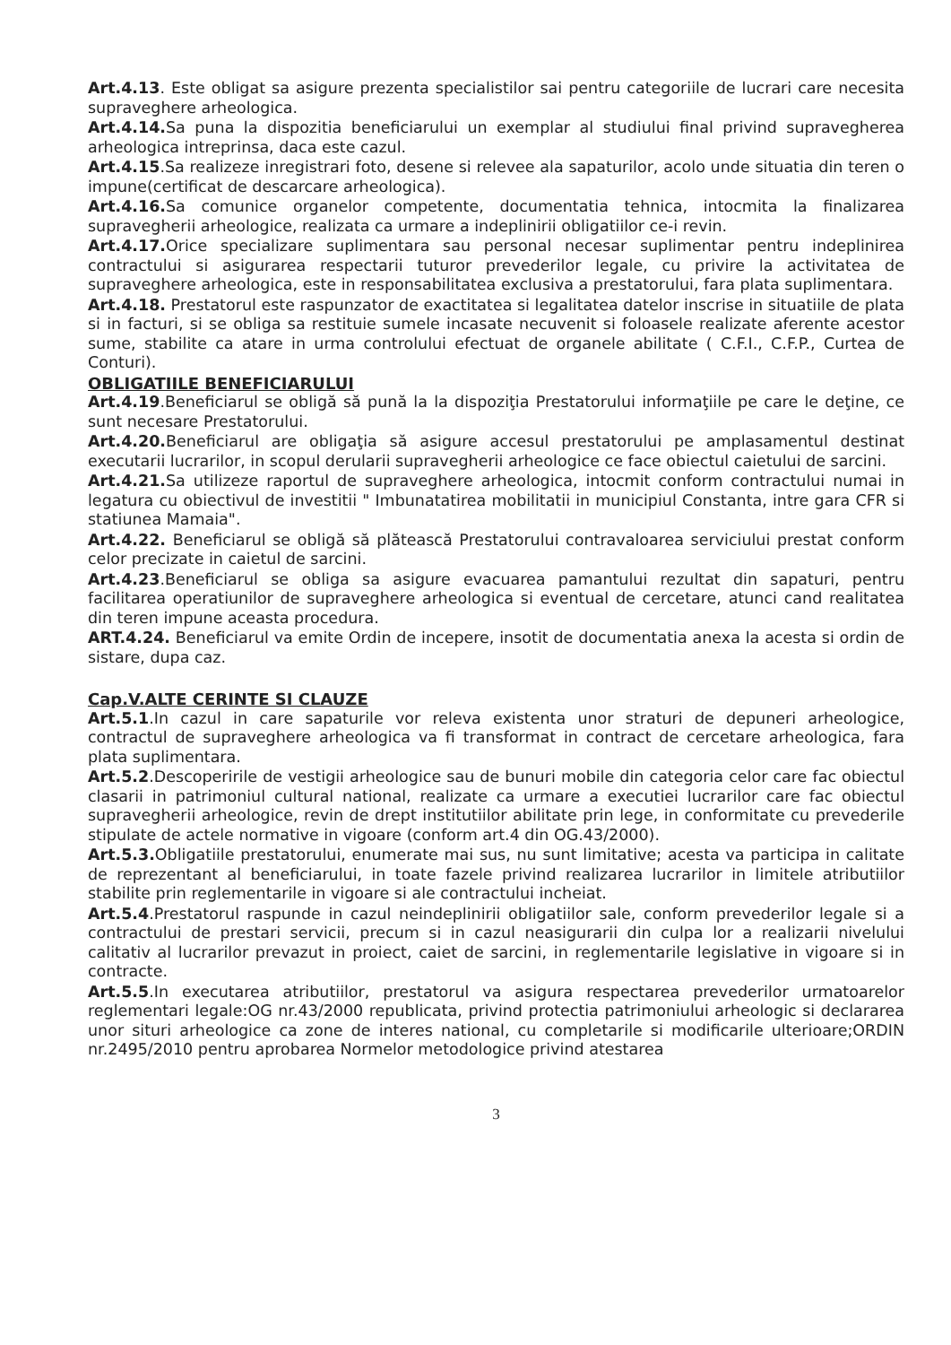Art.4.13. Este obligat sa asigure prezenta specialistilor sai pentru categoriile de lucrari care necesita supraveghere arheologica.
Art.4.14. Sa puna la dispozitia beneficiarului un exemplar al studiului final privind supravegherea arheologica intreprinsa, daca este cazul.
Art.4.15.Sa realizeze inregistrari foto, desene si relevee ala sapaturilor, acolo unde situatia din teren o impune(certificat de descarcare arheologica).
Art.4.16. Sa comunice organelor competente, documentatia tehnica, intocmita la finalizarea supravegherii arheologice, realizata ca urmare a indeplinirii obligatiilor ce-i revin.
Art.4.17. Orice specializare suplimentara sau personal necesar suplimentar pentru indeplinirea contractului si asigurarea respectarii tuturor prevederilor legale, cu privire la activitatea de supraveghere arheologica, este in responsabilitatea exclusiva a prestatorului, fara plata suplimentara.
Art.4.18. Prestatorul este raspunzator de exactitatea si legalitatea datelor inscrise in situatiile de plata si in facturi, si se obliga sa restituie sumele incasate necuvenit si foloasele realizate aferente acestor sume, stabilite ca atare in urma controlului efectuat de organele abilitate ( C.F.I., C.F.P., Curtea de Conturi).
OBLIGATIILE BENEFICIARULUI
Art.4.19.Beneficiarul se obligă să pună la la dispoziţia Prestatorului informaţiile pe care le deţine, ce sunt necesare Prestatorului.
Art.4.20. Beneficiarul are obligaţia să asigure accesul prestatorului pe amplasamentul destinat executarii lucrarilor, in scopul derularii supravegherii arheologice ce face obiectul caietului de sarcini.
Art.4.21. Sa utilizeze raportul de supraveghere arheologica, intocmit conform contractului numai in legatura cu obiectivul de investitii " Imbunatatirea mobilitatii in municipiul Constanta, intre gara CFR si statiunea Mamaia".
Art.4.22. Beneficiarul se obligă să plătească Prestatorului contravaloarea serviciului prestat conform celor precizate in caietul de sarcini.
Art.4.23.Beneficiarul se obliga sa asigure evacuarea pamantului rezultat din sapaturi, pentru facilitarea operatiunilor de supraveghere arheologica si eventual de cercetare, atunci cand realitatea din teren impune aceasta procedura.
ART.4.24. Beneficiarul va emite Ordin de incepere, insotit de documentatia anexa la acesta si ordin de sistare, dupa caz.
Cap.V.ALTE CERINTE SI CLAUZE
Art.5.1.In cazul in care sapaturile vor releva existenta unor straturi de depuneri arheologice, contractul de supraveghere arheologica va fi transformat in contract de cercetare arheologica, fara plata suplimentara.
Art.5.2.Descoperirile de vestigii arheologice sau de bunuri mobile din categoria celor care fac obiectul clasarii in patrimoniul cultural national, realizate ca urmare a executiei lucrarilor care fac obiectul supravegherii arheologice, revin de drept institutiilor abilitate prin lege, in conformitate cu prevederile stipulate de actele normative in vigoare (conform art.4 din OG.43/2000).
Art.5.3. Obligatiile prestatorului, enumerate mai sus, nu sunt limitative; acesta va participa in calitate de reprezentant al beneficiarului, in toate fazele privind realizarea lucrarilor in limitele atributiilor stabilite prin reglementarile in vigoare si ale contractului incheiat.
Art.5.4.Prestatorul raspunde in cazul neindeplinirii obligatiilor sale, conform prevederilor legale si a contractului de prestari servicii, precum si in cazul neasigurarii din culpa lor a realizarii nivelului calitativ al lucrarilor prevazut in proiect, caiet de sarcini, in reglementarile legislative in vigoare si in contracte.
Art.5.5.In executarea atributiilor, prestatorul va asigura respectarea prevederilor urmatoarelor reglementari legale:OG nr.43/2000 republicata, privind protectia patrimoniului arheologic si declararea unor situri arheologice ca zone de interes national, cu completarile si modificarile ulterioare;ORDIN nr.2495/2010 pentru aprobarea Normelor metodologice privind atestarea
3